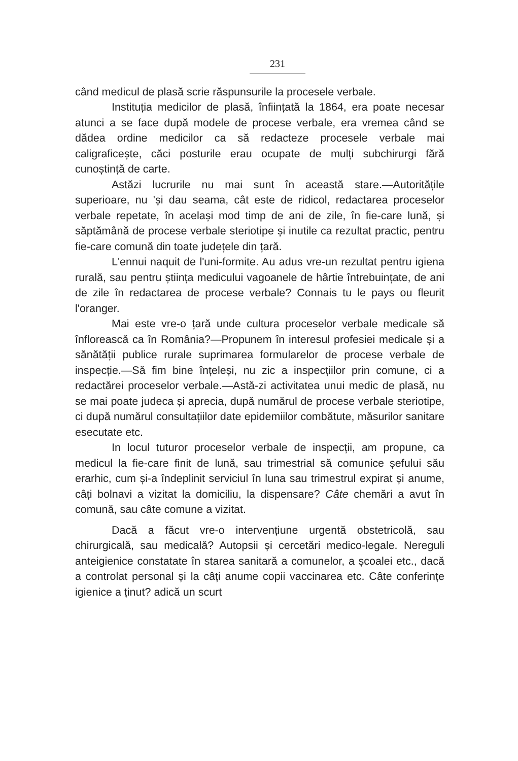231
când medicul de plasă scrie răspunsurile la procesele verbale.
Instituția medicilor de plasă, înființată la 1864, era poate necesar atunci a se face după modele de procese verbale, era vremea când se dădea ordine medicilor ca să redacteze procesele verbale mai caligraficește, căci posturile erau ocupate de mulți subchirurgi fără cunoștință de carte.
Astăzi lucrurile nu mai sunt în această stare.—Autoritățile superioare, nu 'și dau seama, cât este de ridicol, redactarea proceselor verbale repetate, în același mod timp de ani de zile, în fie-care lună, și săptămână de procese verbale steriotipe și inutile ca rezultat practic, pentru fie-care comună din toate județele din țară.
L'ennui naquit de l'uni-formite. Au adus vre-un rezultat pentru igiena rurală, sau pentru știința medicului vagoanele de hârtie întrebuințate, de ani de zile în redactarea de procese verbale? Connais tu le pays ou fleurit l'oranger.
Mai este vre-o țară unde cultura proceselor verbale medicale să înflorească ca în România?—Propunem în interesul profesiei medicale și a sănătății publice rurale suprimarea formularelor de procese verbale de inspecție.—Să fim bine înțeleși, nu zic a inspecțiilor prin comune, ci a redactărei proceselor verbale.—Astă-zi activitatea unui medic de plasă, nu se mai poate judeca și aprecia, după numărul de procese verbale steriotipe, ci după numărul consultațiilor date epidemiilor combătute, măsurilor sanitare esecutate etc.
In locul tuturor proceselor verbale de inspecții, am propune, ca medicul la fie-care finit de lună, sau trimestrial să comunice șefului său erarhic, cum și-a îndeplinit serviciul în luna sau trimestrul expirat și anume, câți bolnavi a vizitat la domiciliu, la dispensare? Câte chemări a avut în comună, sau câte comune a vizitat.
Dacă a făcut vre-o intervențiune urgentă obstetricolă, sau chirurgicală, sau medicală? Autopsii și cercetări medico-legale. Nereguli anteigienice constatate în starea sanitară a comunelor, a școalei etc., dacă a controlat personal și la câți anume copii vaccinarea etc. Câte conferințe igienice a ținut? adică un scurt